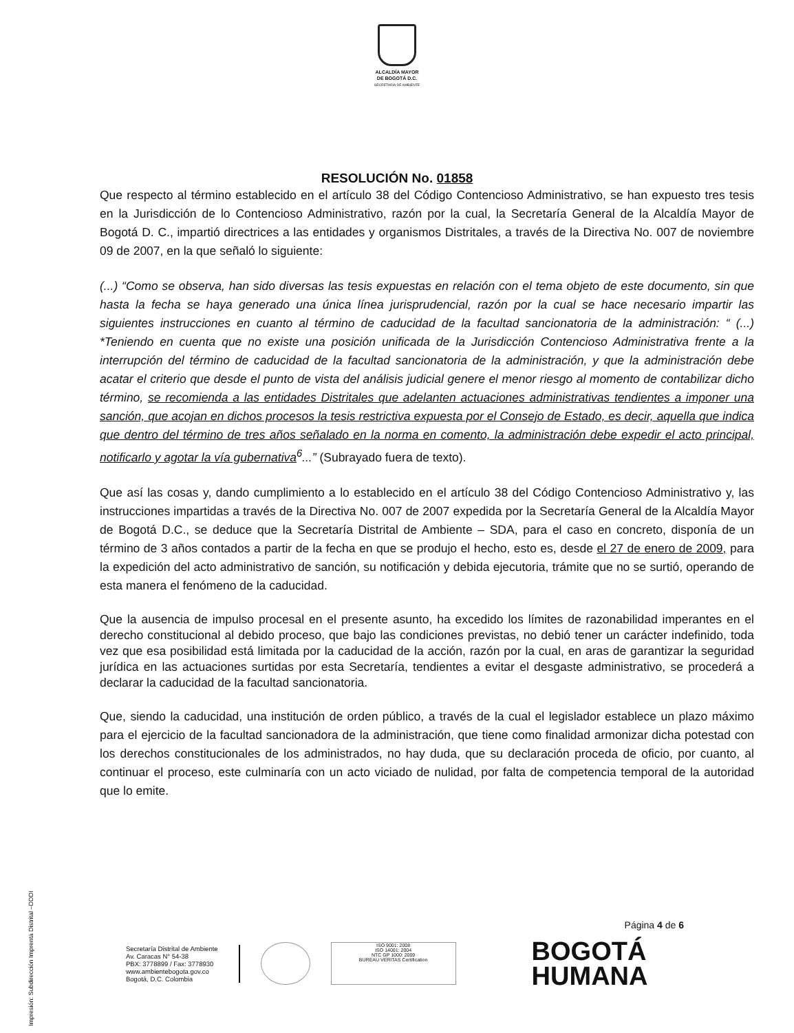ALCALDÍA MAYOR
DE BOGOTÁ D.C.
SECRETARÍA DE AMBIENTE
RESOLUCIÓN No. 01858
Que respecto al término establecido en el artículo 38 del Código Contencioso Administrativo, se han expuesto tres tesis en la Jurisdicción de lo Contencioso Administrativo, razón por la cual, la Secretaría General de la Alcaldía Mayor de Bogotá D. C., impartió directrices a las entidades y organismos Distritales, a través de la Directiva No. 007 de noviembre 09 de 2007, en la que señaló lo siguiente:
(...) “Como se observa, han sido diversas las tesis expuestas en relación con el tema objeto de este documento, sin que hasta la fecha se haya generado una única línea jurisprudencial, razón por la cual se hace necesario impartir las siguientes instrucciones en cuanto al término de caducidad de la facultad sancionatoria de la administración: “ (...) *Teniendo en cuenta que no existe una posición unificada de la Jurisdicción Contencioso Administrativa frente a la interrupción del término de caducidad de la facultad sancionatoria de la administración, y que la administración debe acatar el criterio que desde el punto de vista del análisis judicial genere el menor riesgo al momento de contabilizar dicho término, se recomienda a las entidades Distritales que adelanten actuaciones administrativas tendientes a imponer una sanción, que acojan en dichos procesos la tesis restrictiva expuesta por el Consejo de Estado, es decir, aquella que indica que dentro del término de tres años señalado en la norma en comento, la administración debe expedir el acto principal, notificarlo y agotar la vía gubernativa<sup>6</sup>...” (Subrayado fuera de texto).
Que así las cosas y, dando cumplimiento a lo establecido en el artículo 38 del Código Contencioso Administrativo y, las instrucciones impartidas a través de la Directiva No. 007 de 2007 expedida por la Secretaría General de la Alcaldía Mayor de Bogotá D.C., se deduce que la Secretaría Distrital de Ambiente – SDA, para el caso en concreto, disponía de un término de 3 años contados a partir de la fecha en que se produjo el hecho, esto es, desde el 27 de enero de 2009, para la expedición del acto administrativo de sanción, su notificación y debida ejecutoria, trámite que no se surtió, operando de esta manera el fenómeno de la caducidad.
Que la ausencia de impulso procesal en el presente asunto, ha excedido los límites de razonabilidad imperantes en el derecho constitucional al debido proceso, que bajo las condiciones previstas, no debió tener un carácter indefinido, toda vez que esa posibilidad está limitada por la caducidad de la acción, razón por la cual, en aras de garantizar la seguridad jurídica en las actuaciones surtidas por esta Secretaría, tendientes a evitar el desgaste administrativo, se procederá a declarar la caducidad de la facultad sancionatoria.
Que, siendo la caducidad, una institución de orden público, a través de la cual el legislador establece un plazo máximo para el ejercicio de la facultad sancionadora de la administración, que tiene como finalidad armonizar dicha potestad con los derechos constitucionales de los administrados, no hay duda, que su declaración proceda de oficio, por cuanto, al continuar el proceso, este culminaría con un acto viciado de nulidad, por falta de competencia temporal de la autoridad que lo emite.
Impresión: Subdirección Imprenta Distrital –DDDI
Página 4 de 6
Secretaría Distrital de Ambiente
Av. Caracas N° 54-38
PBX: 3778899 / Fax: 3778930
www.ambientebogota.gov.co
Bogotá, D.C. Colombia
ISO 9001: 2008
ISO 14001: 2004
NTC GP 1000: 2009
BUREAU VERITAS Certification
BOGOTÁ
HUMANA